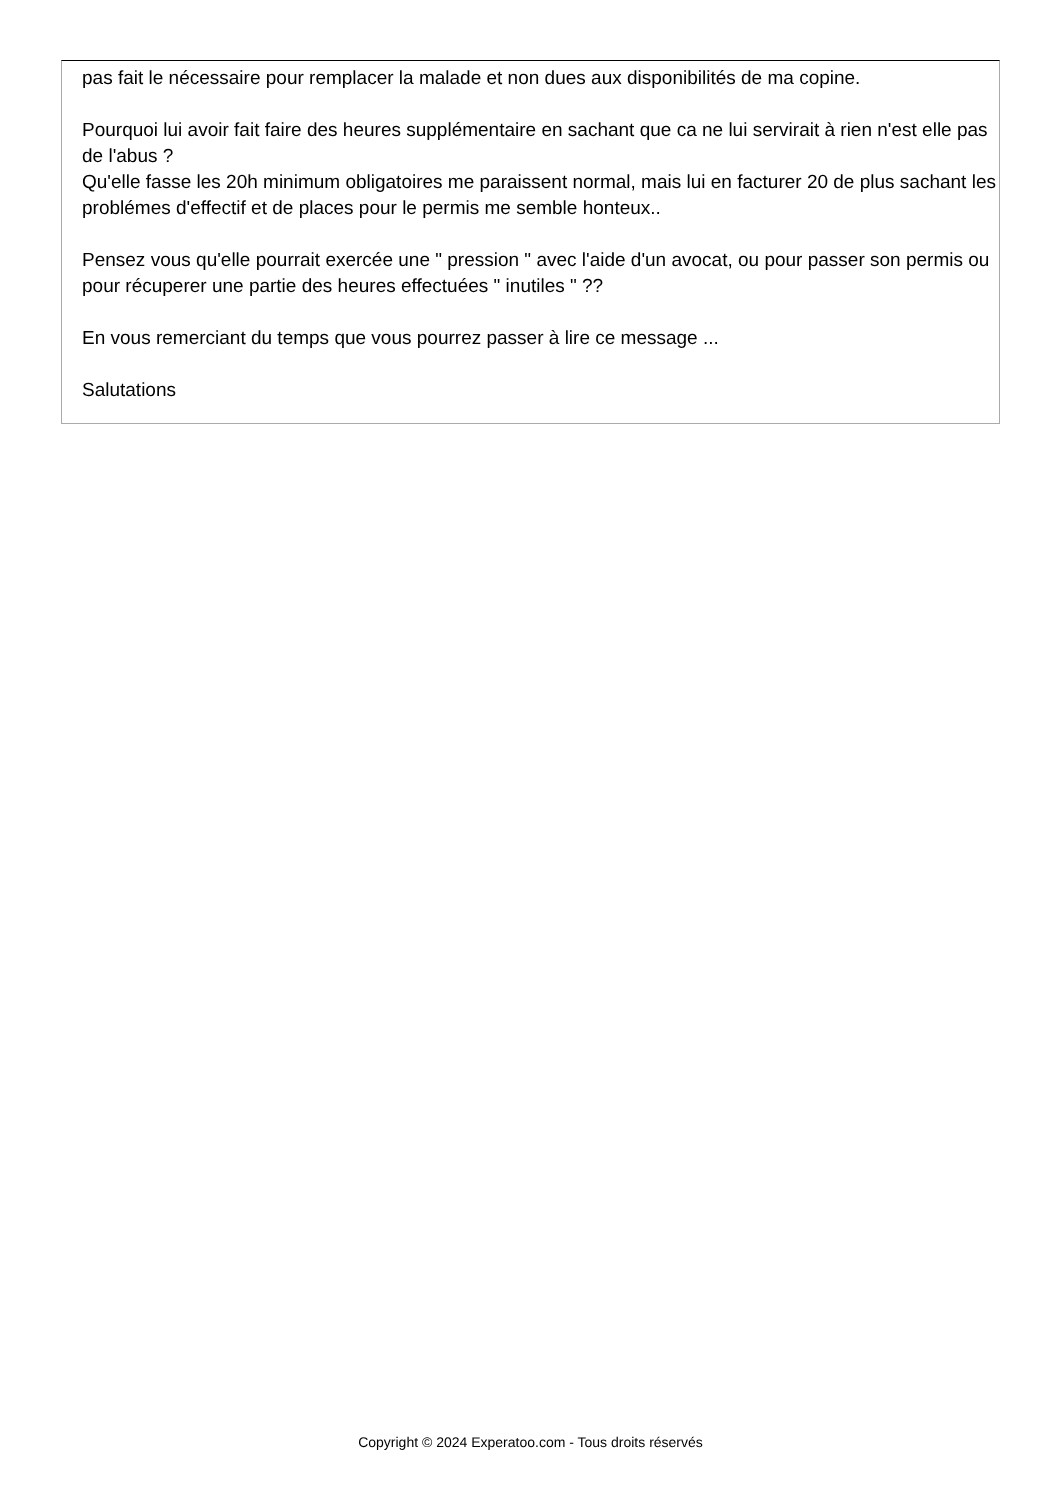pas fait le nécessaire pour remplacer la malade et non dues aux disponibilités de ma copine.
Pourquoi lui avoir fait faire des heures supplémentaire en sachant que ca ne lui servirait à rien n'est elle pas de l'abus ?
Qu'elle fasse les 20h minimum obligatoires me paraissent normal, mais lui en facturer 20 de plus sachant les problémes d'effectif et de places pour le permis me semble honteux..
Pensez vous qu'elle pourrait exercée une " pression " avec l'aide d'un avocat, ou pour passer son permis ou pour récuperer une partie des heures effectuées " inutiles " ??
En vous remerciant du temps que vous pourrez passer à lire ce message ...
Salutations
Copyright © 2024 Experatoo.com - Tous droits réservés